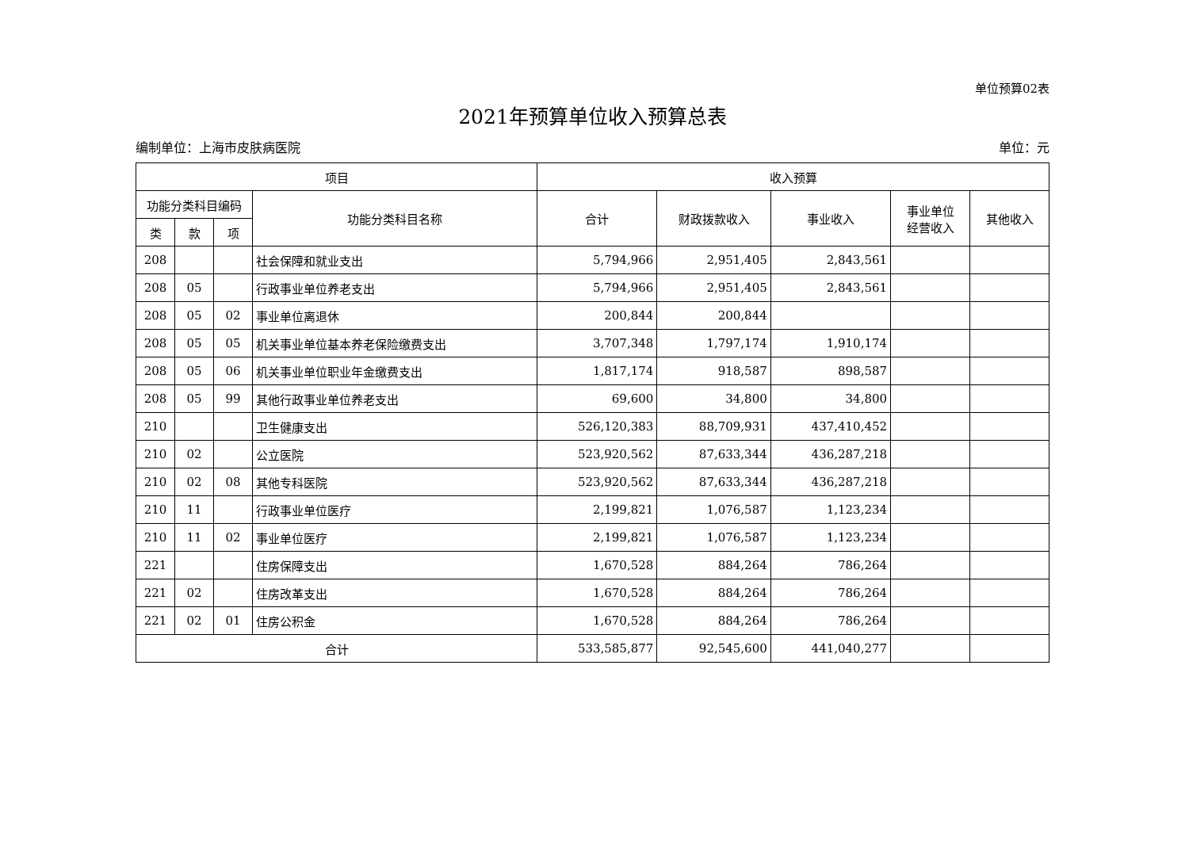单位预算02表
2021年预算单位收入预算总表
编制单位：上海市皮肤病医院 单位：元
| 项目 | | | | 收入预算 | | | | |
| --- | --- | --- | --- | --- | --- | --- | --- | --- |
| 功能分类科目编码 | | | 功能分类科目名称 | 合计 | 财政拨款收入 | 事业收入 | 事业单位 经营收入 | 其他收入 |
| 类 | 款 | 项 | | | | | | |
| 208 | | | 社会保障和就业支出 | 5,794,966 | 2,951,405 | 2,843,561 | | |
| 208 | 05 | | 行政事业单位养老支出 | 5,794,966 | 2,951,405 | 2,843,561 | | |
| 208 | 05 | 02 | 事业单位离退休 | 200,844 | 200,844 | | | |
| 208 | 05 | 05 | 机关事业单位基本养老保险缴费支出 | 3,707,348 | 1,797,174 | 1,910,174 | | |
| 208 | 05 | 06 | 机关事业单位职业年金缴费支出 | 1,817,174 | 918,587 | 898,587 | | |
| 208 | 05 | 99 | 其他行政事业单位养老支出 | 69,600 | 34,800 | 34,800 | | |
| 210 | | | 卫生健康支出 | 526,120,383 | 88,709,931 | 437,410,452 | | |
| 210 | 02 | | 公立医院 | 523,920,562 | 87,633,344 | 436,287,218 | | |
| 210 | 02 | 08 | 其他专科医院 | 523,920,562 | 87,633,344 | 436,287,218 | | |
| 210 | 11 | | 行政事业单位医疗 | 2,199,821 | 1,076,587 | 1,123,234 | | |
| 210 | 11 | 02 | 事业单位医疗 | 2,199,821 | 1,076,587 | 1,123,234 | | |
| 221 | | | 住房保障支出 | 1,670,528 | 884,264 | 786,264 | | |
| 221 | 02 | | 住房改革支出 | 1,670,528 | 884,264 | 786,264 | | |
| 221 | 02 | 01 | 住房公积金 | 1,670,528 | 884,264 | 786,264 | | |
| 合计 | | | | 533,585,877 | 92,545,600 | 441,040,277 | | |